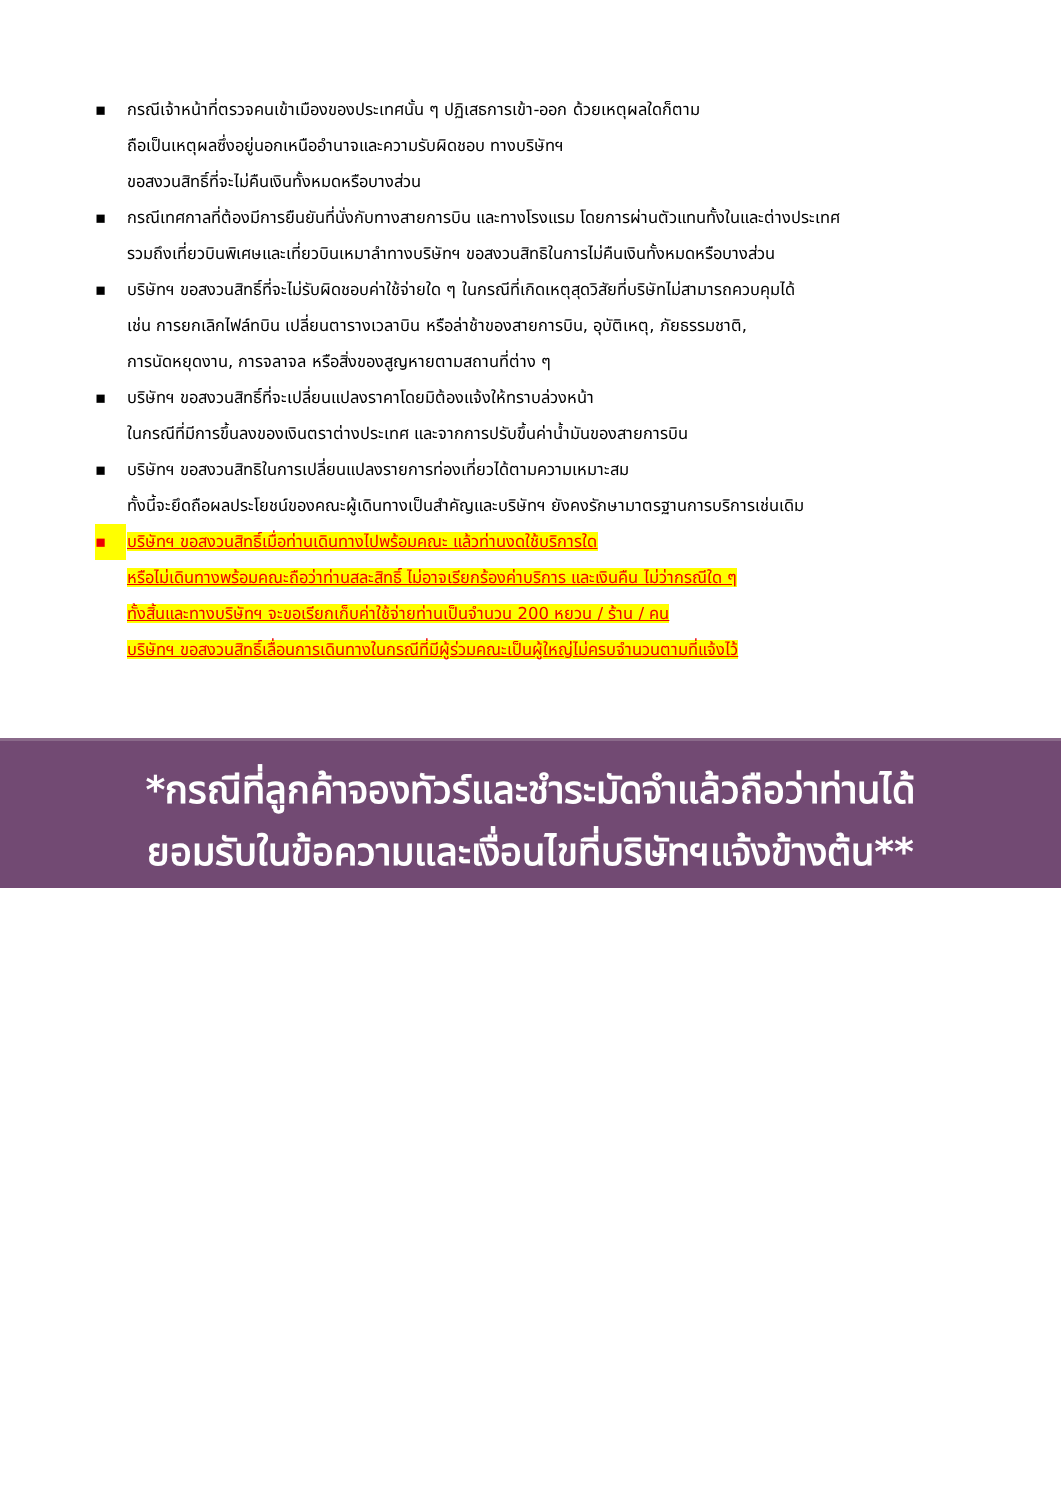▪ กรณีเจ้าหน้าที่ตรวจคนเข้าเมืองของประเทศนั้น ๆ ปฏิเสธการเข้า-ออก ด้วยเหตุผลใดก็ตาม
ถือเป็นเหตุผลซึ่งอยู่นอกเหนืออำนาจและความรับผิดชอบ ทางบริษัทฯ
ขอสงวนสิทธิ์ที่จะไม่คืนเงินทั้งหมดหรือบางส่วน
▪ กรณีเทศกาลที่ต้องมีการยืนยันที่นั่งกับทางสายการบิน และทางโรงแรม โดยการผ่านตัวแทนทั้งในและต่างประเทศ
รวมถึงเที่ยวบินพิเศษและเที่ยวบินเหมาลำทางบริษัทฯ ขอสงวนสิทธิในการไม่คืนเงินทั้งหมดหรือบางส่วน
▪ บริษัทฯ ขอสงวนสิทธิ์ที่จะไม่รับผิดชอบค่าใช้จ่ายใด ๆ ในกรณีที่เกิดเหตุสุดวิสัยที่บริษัทไม่สามารถควบคุมได้
เช่น การยกเลิกไฟล์ทบิน เปลี่ยนตารางเวลาบิน หรือล่าช้าของสายการบิน, อุบัติเหตุ, ภัยธรรมชาติ,
การนัดหยุดงาน, การจลาจล หรือสิ่งของสูญหายตามสถานที่ต่าง ๆ
▪ บริษัทฯ ขอสงวนสิทธิ์ที่จะเปลี่ยนแปลงราคาโดยมิต้องแจ้งให้ทราบล่วงหน้า
ในกรณีที่มีการขึ้นลงของเงินตราต่างประเทศ และจากการปรับขึ้นค่าน้ำมันของสายการบิน
▪ บริษัทฯ ขอสงวนสิทธิในการเปลี่ยนแปลงรายการท่องเที่ยวได้ตามความเหมาะสม
ทั้งนี้จะยึดถือผลประโยชน์ของคณะผู้เดินทางเป็นสำคัญและบริษัทฯ ยังคงรักษามาตรฐานการบริการเช่นเดิม
▪ บริษัทฯ ขอสงวนสิทธิ์เมื่อท่านเดินทางไปพร้อมคณะ แล้วท่านงดใช้บริการใด
หรือไม่เดินทางพร้อมคณะถือว่าท่านสละสิทธิ์ ไม่อาจเรียกร้องค่าบริการ และเงินคืน ไม่ว่ากรณีใด ๆ
ทั้งสิ้นและทางบริษัทฯ จะขอเรียกเก็บค่าใช้จ่ายท่านเป็นจำนวน 200 หยวน / ร้าน / คน
บริษัทฯ ขอสงวนสิทธิ์เลื่อนการเดินทางในกรณีที่มีผู้ร่วมคณะเป็นผู้ใหญ่ไม่ครบจำนวนตามที่แจ้งไว้
*กรณีที่ลูกค้าจองทัวร์และชำระมัดจำแล้วถือว่าท่านได้
ยอมรับในข้อความและเงื่อนไขที่บริษัทฯแจ้งข้างต้น**